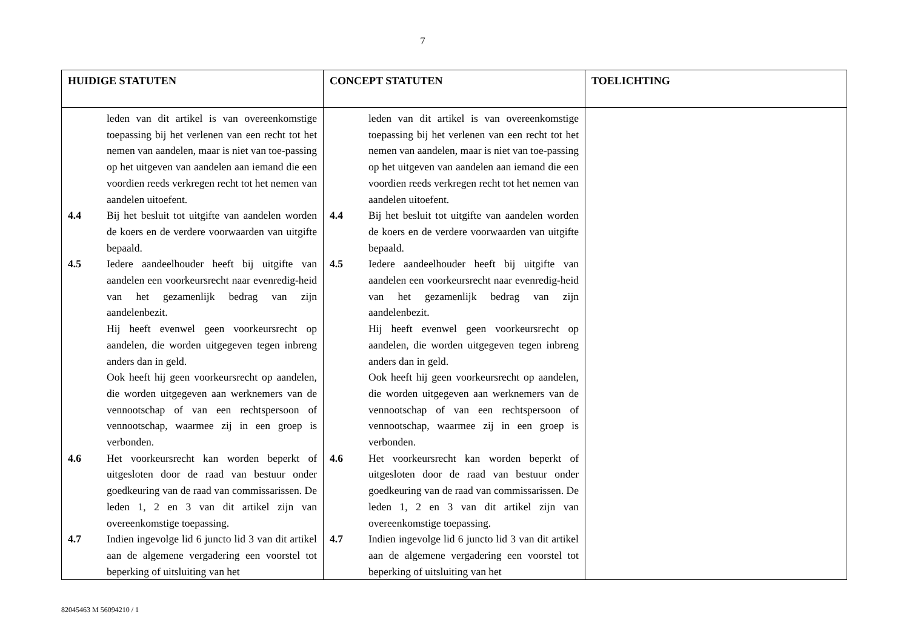7
| HUIDIGE STATUTEN | CONCEPT STATUTEN | TOELICHTING |
| --- | --- | --- |
| leden van dit artikel is van overeenkomstige toepassing bij het verlenen van een recht tot het nemen van aandelen, maar is niet van toe-passing op het uitgeven van aandelen aan iemand die een voordien reeds verkregen recht tot het nemen van aandelen uitoefent. 4.4 Bij het besluit tot uitgifte van aandelen worden de koers en de verdere voorwaarden van uitgifte bepaald. 4.5 Iedere aandeelhouder heeft bij uitgifte van aandelen een voorkeursrecht naar evenredig-heid van het gezamenlijk bedrag van zijn aandelenbezit. Hij heeft evenwel geen voorkeursrecht op aandelen, die worden uitgegeven tegen inbreng anders dan in geld. Ook heeft hij geen voorkeursrecht op aandelen, die worden uitgegeven aan werknemers van de vennootschap of van een rechtspersoon of vennootschap, waarmee zij in een groep is verbonden. 4.6 Het voorkeursrecht kan worden beperkt of uitgesloten door de raad van bestuur onder goedkeuring van de raad van commissarissen. De leden 1, 2 en 3 van dit artikel zijn van overeenkomstige toepassing. 4.7 Indien ingevolge lid 6 juncto lid 3 van dit artikel aan de algemene vergadering een voorstel tot beperking of uitsluiting van het | leden van dit artikel is van overeenkomstige toepassing bij het verlenen van een recht tot het nemen van aandelen, maar is niet van toe-passing op het uitgeven van aandelen aan iemand die een voordien reeds verkregen recht tot het nemen van aandelen uitoefent. 4.4 Bij het besluit tot uitgifte van aandelen worden de koers en de verdere voorwaarden van uitgifte bepaald. 4.5 Iedere aandeelhouder heeft bij uitgifte van aandelen een voorkeursrecht naar evenredig-heid van het gezamenlijk bedrag van zijn aandelenbezit. Hij heeft evenwel geen voorkeursrecht op aandelen, die worden uitgegeven tegen inbreng anders dan in geld. Ook heeft hij geen voorkeursrecht op aandelen, die worden uitgegeven aan werknemers van de vennootschap of van een rechtspersoon of vennootschap, waarmee zij in een groep is verbonden. 4.6 Het voorkeursrecht kan worden beperkt of uitgesloten door de raad van bestuur onder goedkeuring van de raad van commissarissen. De leden 1, 2 en 3 van dit artikel zijn van overeenkomstige toepassing. 4.7 Indien ingevolge lid 6 juncto lid 3 van dit artikel aan de algemene vergadering een voorstel tot beperking of uitsluiting van het | |
82045463 M 56094210 / 1